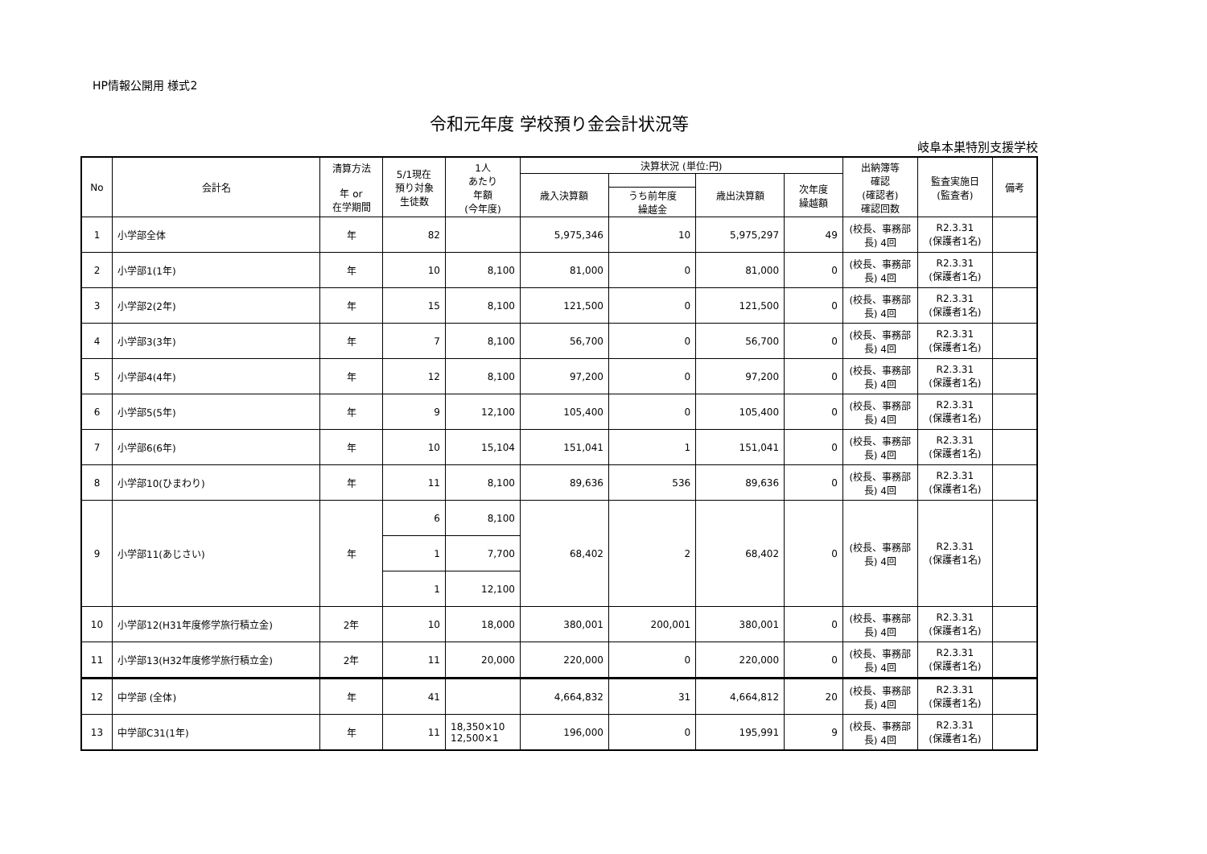HP情報公開用 様式2
令和元年度 学校預り金会計状況等
岐阜本巣特別支援学校
| No | 会計名 | 清算方法 年 or 在学期間 | 5/1現在 預り対象 生徒数 | 1人 あたり 年額 (今年度) | 決算状況 (単位:円) | | | | 出納簿等 確認 (確認者) 確認回数 | 監査実施日 (監査者) | 備考 |
| --- | --- | --- | --- | --- | --- | --- | --- | --- | --- | --- | --- |
| | | | | | 歳入決算額 | | 歳出決算額 | 次年度 繰越額 | | | |
| | | | | | | うち前年度 繰越金 | | | | | |
| 1 | 小学部全体 | 年 | 82 | | 5,975,346 | 10 | 5,975,297 | 49 | (校長、事務部長) 4回 | R2.3.31 (保護者1名) | |
| 2 | 小学部1(1年) | 年 | 10 | 8,100 | 81,000 | 0 | 81,000 | 0 | (校長、事務部長) 4回 | R2.3.31 (保護者1名) | |
| 3 | 小学部2(2年) | 年 | 15 | 8,100 | 121,500 | 0 | 121,500 | 0 | (校長、事務部長) 4回 | R2.3.31 (保護者1名) | |
| 4 | 小学部3(3年) | 年 | 7 | 8,100 | 56,700 | 0 | 56,700 | 0 | (校長、事務部長) 4回 | R2.3.31 (保護者1名) | |
| 5 | 小学部4(4年) | 年 | 12 | 8,100 | 97,200 | 0 | 97,200 | 0 | (校長、事務部長) 4回 | R2.3.31 (保護者1名) | |
| 6 | 小学部5(5年) | 年 | 9 | 12,100 | 105,400 | 0 | 105,400 | 0 | (校長、事務部長) 4回 | R2.3.31 (保護者1名) | |
| 7 | 小学部6(6年) | 年 | 10 | 15,104 | 151,041 | 1 | 151,041 | 0 | (校長、事務部長) 4回 | R2.3.31 (保護者1名) | |
| 8 | 小学部10(ひまわり) | 年 | 11 | 8,100 | 89,636 | 536 | 89,636 | 0 | (校長、事務部長) 4回 | R2.3.31 (保護者1名) | |
| 9 | 小学部11(あじさい) | 年 | 6 | 8,100 | 68,402 | 2 | 68,402 | 0 | (校長、事務部長) 4回 | R2.3.31 (保護者1名) | |
| | | | 1 | 7,700 | | | | | | | |
| | | | 1 | 12,100 | | | | | | | |
| 10 | 小学部12(H31年度修学旅行積立金) | 2年 | 10 | 18,000 | 380,001 | 200,001 | 380,001 | 0 | (校長、事務部長) 4回 | R2.3.31 (保護者1名) | |
| 11 | 小学部13(H32年度修学旅行積立金) | 2年 | 11 | 20,000 | 220,000 | 0 | 220,000 | 0 | (校長、事務部長) 4回 | R2.3.31 (保護者1名) | |
| 12 | 中学部 (全体) | 年 | 41 | | 4,664,832 | 31 | 4,664,812 | 20 | (校長、事務部長) 4回 | R2.3.31 (保護者1名) | |
| 13 | 中学部C31(1年) | 年 | 11 | 18,350×10 12,500×1 | 196,000 | 0 | 195,991 | 9 | (校長、事務部長) 4回 | R2.3.31 (保護者1名) | |